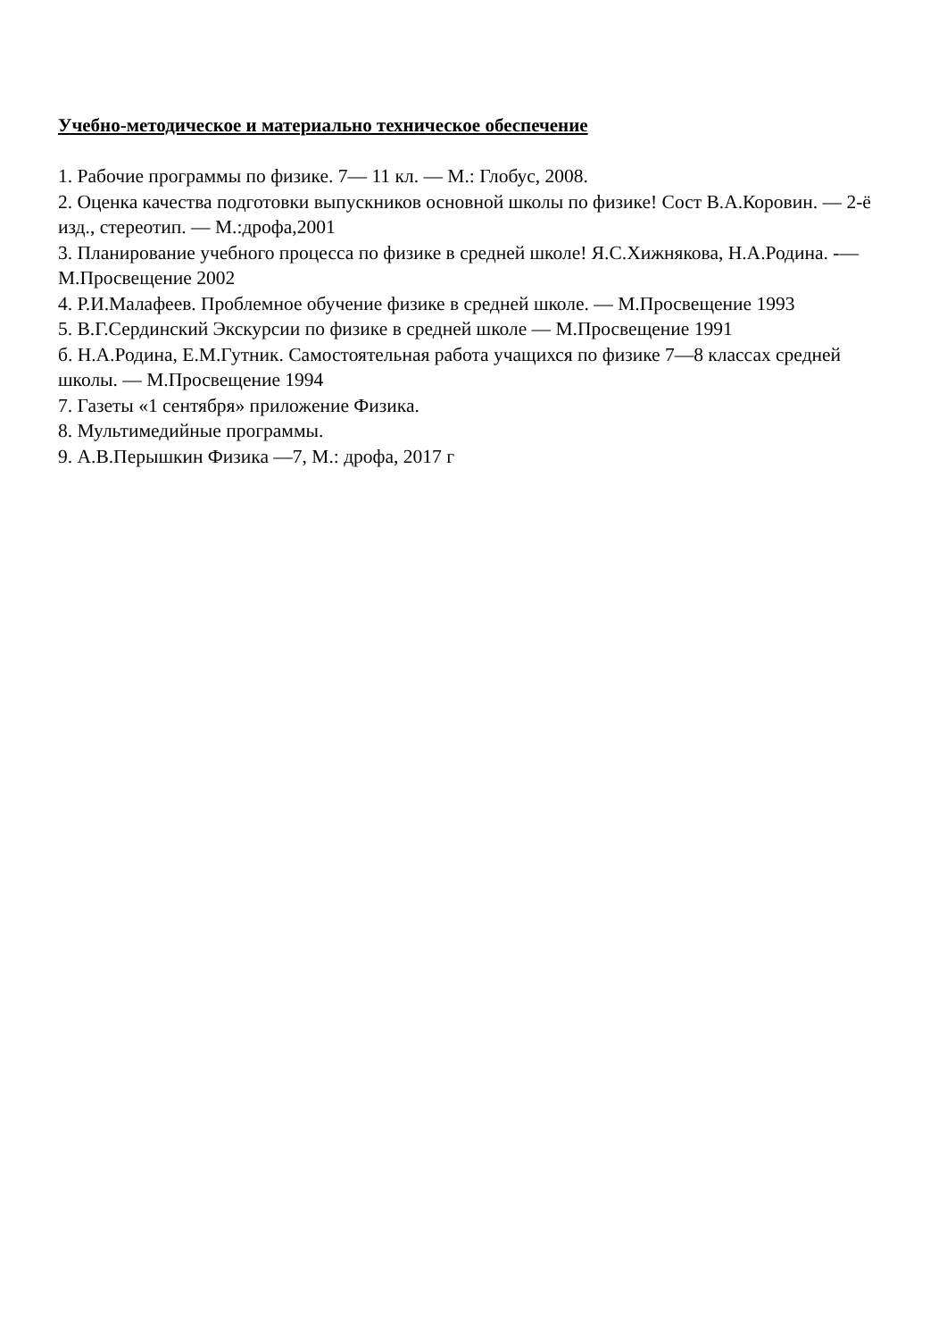Учебно-методическое и материально техническое обеспечение
1. Рабочие программы по физике. 7— 11 кл. — М.: Глобус, 2008.
2. Оценка качества подготовки выпускников основной школы по физике! Сост В.А.Коровин. — 2-ё изд., стереотип. — М.:дрофа,2001
3. Планирование учебного процесса по физике в средней школе! Я.С.Хижнякова, Н.А.Родина. -— М.Просвещение 2002
4. Р.И.Малафеев. Проблемное обучение физике в средней школе. — М.Просвещение 1993
5. В.Г.Сердинский Экскурсии по физике в средней школе — М.Просвещение 1991
б. Н.А.Родина, Е.М.Гутник. Самостоятельная работа учащихся по физике 7—8 классах средней школы. — М.Просвещение 1994
7. Газеты «1 сентября» приложение Физика.
8. Мультимедийные программы.
9. А.В.Перышкин Физика —7, М.: дрофа, 2017 г